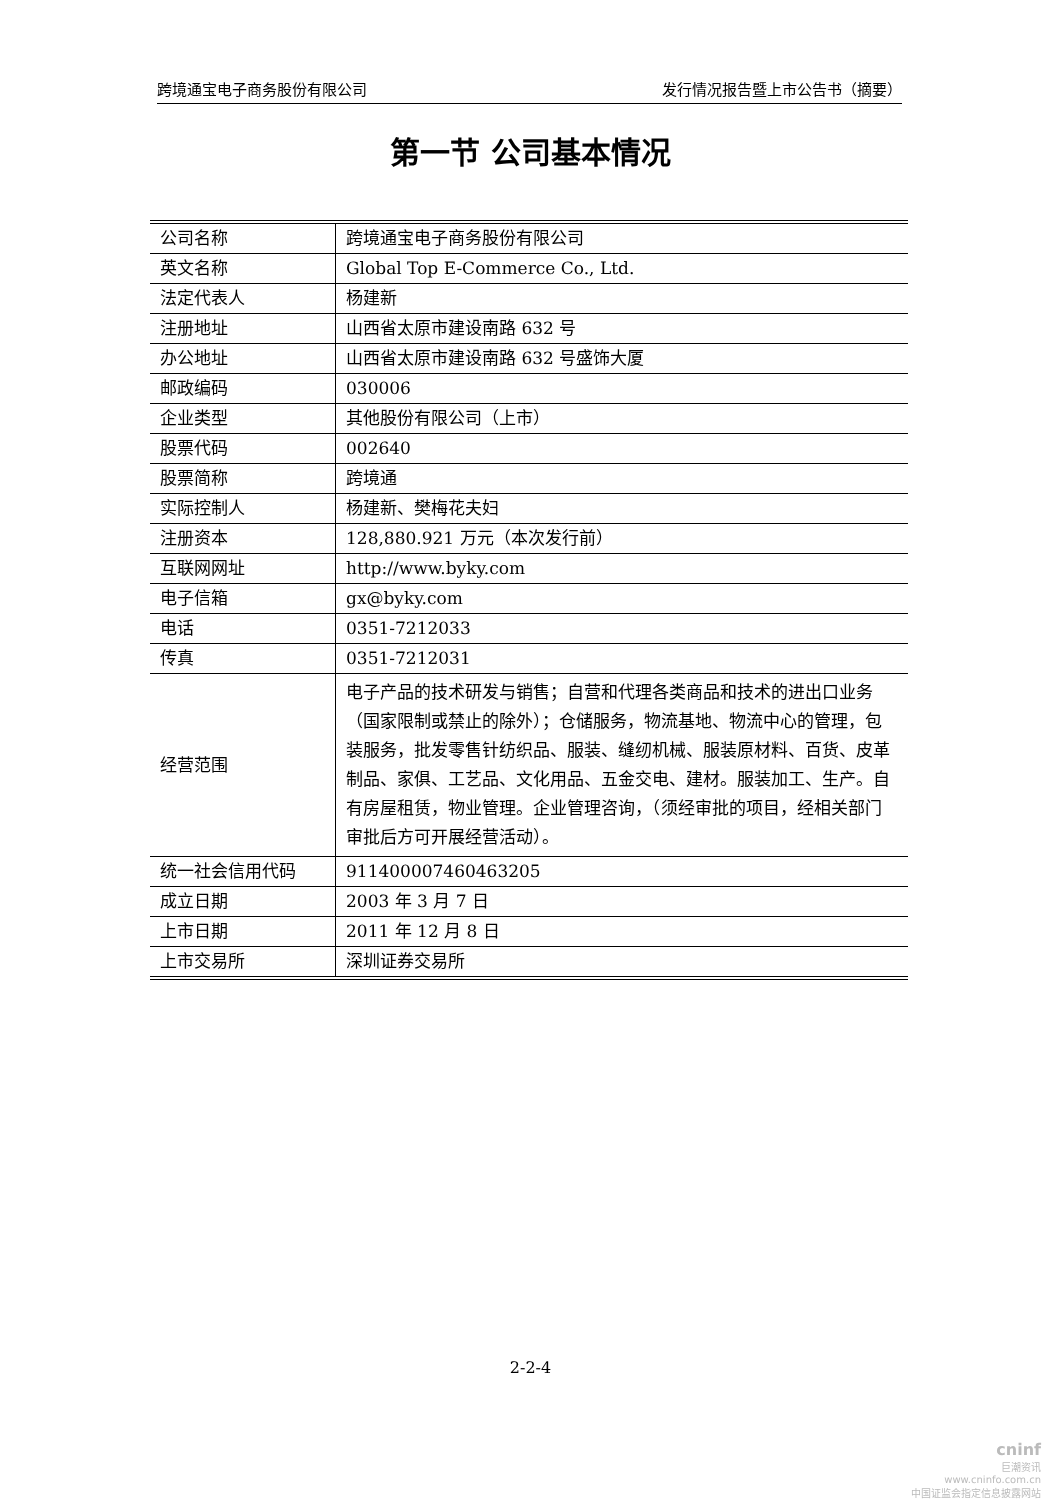跨境通宝电子商务股份有限公司 发行情况报告暨上市公告书（摘要）
第一节 公司基本情况
| 公司名称 | 跨境通宝电子商务股份有限公司 |
| 英文名称 | Global Top E-Commerce Co., Ltd. |
| 法定代表人 | 杨建新 |
| 注册地址 | 山西省太原市建设南路 632 号 |
| 办公地址 | 山西省太原市建设南路 632 号盛饰大厦 |
| 邮政编码 | 030006 |
| 企业类型 | 其他股份有限公司（上市） |
| 股票代码 | 002640 |
| 股票简称 | 跨境通 |
| 实际控制人 | 杨建新、樊梅花夫妇 |
| 注册资本 | 128,880.921 万元（本次发行前） |
| 互联网网址 | http://www.byky.com |
| 电子信箱 | gx@byky.com |
| 电话 | 0351-7212033 |
| 传真 | 0351-7212031 |
| 经营范围 | 电子产品的技术研发与销售；自营和代理各类商品和技术的进出口业务（国家限制或禁止的除外）；仓储服务，物流基地、物流中心的管理，包装服务，批发零售针纺织品、服装、缝纫机械、服装原材料、百货、皮革制品、家俱、工艺品、文化用品、五金交电、建材。服装加工、生产。自有房屋租赁，物业管理。企业管理咨询，（须经审批的项目，经相关部门审批后方可开展经营活动）。 |
| 统一社会信用代码 | 911400007460463205 |
| 成立日期 | 2003 年 3 月 7 日 |
| 上市日期 | 2011 年 12 月 8 日 |
| 上市交易所 | 深圳证券交易所 |
2-2-4
cninf
巨潮资讯
www.cninfo.com.cn
中国证监会指定信息披露网站